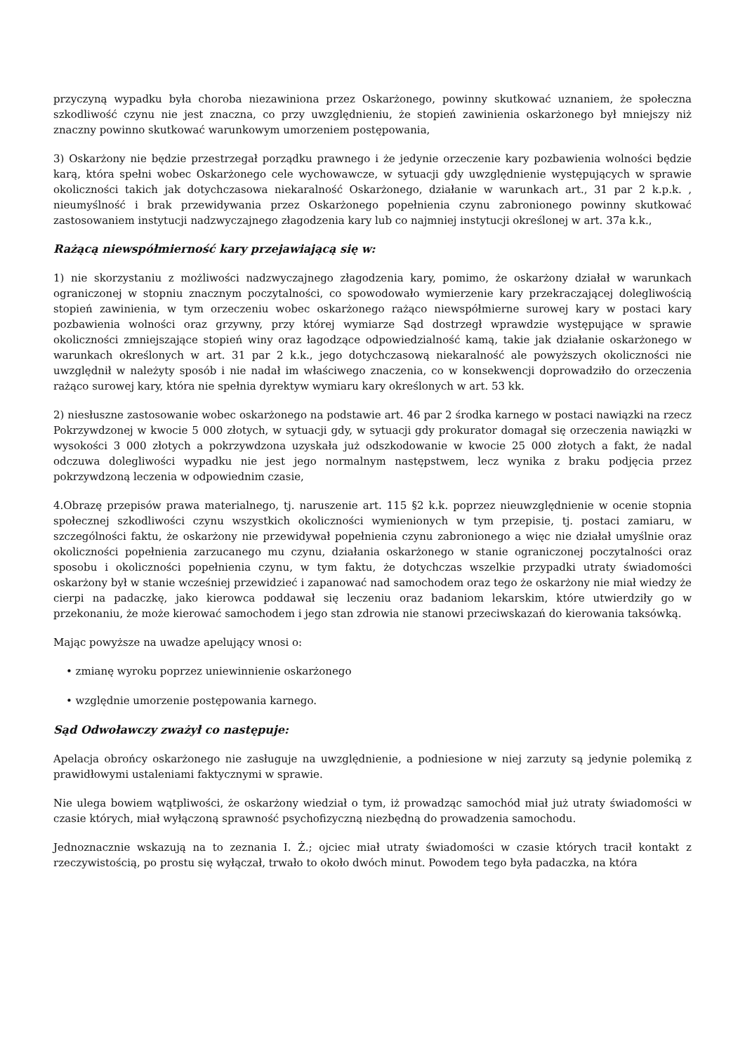przyczyną wypadku była choroba niezawiniona przez Oskarżonego, powinny skutkować uznaniem, że społeczna szkodliwość czynu nie jest znaczna, co przy uwzględnieniu, że stopień zawinienia oskarżonego był mniejszy niż znaczny powinno skutkować warunkowym umorzeniem postępowania,
3) Oskarżony nie będzie przestrzegał porządku prawnego i że jedynie orzeczenie kary pozbawienia wolności będzie karą, która spełni wobec Oskarżonego cele wychowawcze, w sytuacji gdy uwzględnienie występujących w sprawie okoliczności takich jak dotychczasowa niekaralność Oskarżonego, działanie w warunkach art., 31 par 2 k.p.k. , nieumyślność i brak przewidywania przez Oskarżonego popełnienia czynu zabronionego powinny skutkować zastosowaniem instytucji nadzwyczajnego złagodzenia kary lub co najmniej instytucji określonej w art. 37a k.k.,
Rażącą niewspółmierność kary przejawiającą się w:
1) nie skorzystaniu z możliwości nadzwyczajnego złagodzenia kary, pomimo, że oskarżony działał w warunkach ograniczonej w stopniu znacznym poczytalności, co spowodowało wymierzenie kary przekraczającej dolegliwością stopień zawinienia, w tym orzeczeniu wobec oskarżonego rażąco niewspółmierne surowej kary w postaci kary pozbawienia wolności oraz grzywny, przy której wymiarze Sąd dostrzegł wprawdzie występujące w sprawie okoliczności zmniejszające stopień winy oraz łagodzące odpowiedzialność kamą, takie jak działanie oskarżonego w warunkach określonych w art. 31 par 2 k.k., jego dotychczasową niekaralność ale powyższych okoliczności nie uwzględnił w należyty sposób i nie nadał im właściwego znaczenia, co w konsekwencji doprowadziło do orzeczenia rażąco surowej kary, która nie spełnia dyrektyw wymiaru kary określonych w art. 53 kk.
2) niesłuszne zastosowanie wobec oskarżonego na podstawie art. 46 par 2 środka karnego w postaci nawiązki na rzecz Pokrzywdzonej w kwocie 5 000 złotych, w sytuacji gdy, w sytuacji gdy prokurator domagał się orzeczenia nawiązki w wysokości 3 000 złotych a pokrzywdzona uzyskała już odszkodowanie w kwocie 25 000 złotych a fakt, że nadal odczuwa dolegliwości wypadku nie jest jego normalnym następstwem, lecz wynika z braku podjęcia przez pokrzywdzoną leczenia w odpowiednim czasie,
4.Obrazę przepisów prawa materialnego, tj. naruszenie art. 115 §2 k.k. poprzez nieuwzględnienie w ocenie stopnia społecznej szkodliwości czynu wszystkich okoliczności wymienionych w tym przepisie, tj. postaci zamiaru, w szczególności faktu, że oskarżony nie przewidywał popełnienia czynu zabronionego a więc nie działał umyślnie oraz okoliczności popełnienia zarzucanego mu czynu, działania oskarżonego w stanie ograniczonej poczytalności oraz sposobu i okoliczności popełnienia czynu, w tym faktu, że dotychczas wszelkie przypadki utraty świadomości oskarżony był w stanie wcześniej przewidzieć i zapanować nad samochodem oraz tego że oskarżony nie miał wiedzy że cierpi na padaczkę, jako kierowca poddawał się leczeniu oraz badaniom lekarskim, które utwierdziły go w przekonaniu, że może kierować samochodem i jego stan zdrowia nie stanowi przeciwskazań do kierowania taksówką.
Mając powyższe na uwadze apelujący wnosi o:
• zmianę wyroku poprzez uniewinnienie oskarżonego
• względnie umorzenie postępowania karnego.
Sąd Odwoławczy zważył co następuje:
Apelacja obrońcy oskarżonego nie zasługuje na uwzględnienie, a podniesione w niej zarzuty są jedynie polemiką z prawidłowymi ustaleniami faktycznymi w sprawie.
Nie ulega bowiem wątpliwości, że oskarżony wiedział o tym, iż prowadząc samochód miał już utraty świadomości w czasie których, miał wyłączoną sprawność psychofizyczną niezbędną do prowadzenia samochodu.
Jednoznacznie wskazują na to zeznania I. Ż.; ojciec miał utraty świadomości w czasie których tracił kontakt z rzeczywistością, po prostu się wyłączał, trwało to około dwóch minut. Powodem tego była padaczka, na która